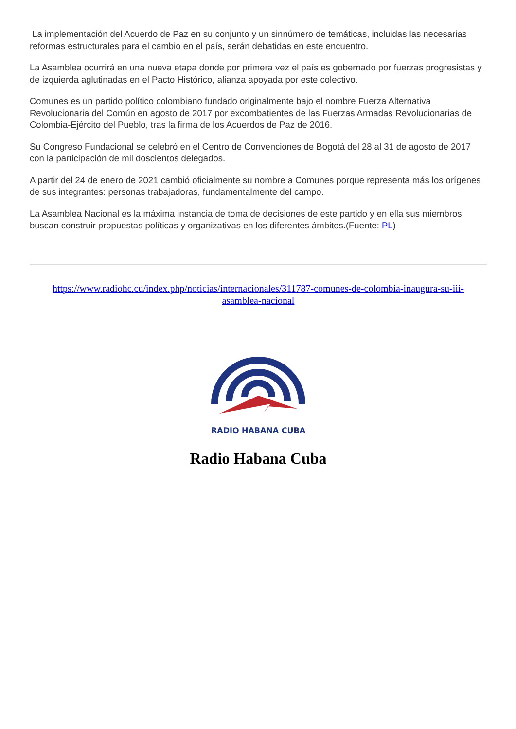La implementación del Acuerdo de Paz en su conjunto y un sinnúmero de temáticas, incluidas las necesarias reformas estructurales para el cambio en el país, serán debatidas en este encuentro.
La Asamblea ocurrirá en una nueva etapa donde por primera vez el país es gobernado por fuerzas progresistas y de izquierda aglutinadas en el Pacto Histórico, alianza apoyada por este colectivo.
Comunes es un partido político colombiano fundado originalmente bajo el nombre Fuerza Alternativa Revolucionaria del Común en agosto de 2017 por excombatientes de las Fuerzas Armadas Revolucionarias de Colombia-Ejército del Pueblo, tras la firma de los Acuerdos de Paz de 2016.
Su Congreso Fundacional se celebró en el Centro de Convenciones de Bogotá del 28 al 31 de agosto de 2017 con la participación de mil doscientos delegados.
A partir del 24 de enero de 2021 cambió oficialmente su nombre a Comunes porque representa más los orígenes de sus integrantes: personas trabajadoras, fundamentalmente del campo.
La Asamblea Nacional es la máxima instancia de toma de decisiones de este partido y en ella sus miembros buscan construir propuestas políticas y organizativas en los diferentes ámbitos.(Fuente: PL)
https://www.radiohc.cu/index.php/noticias/internacionales/311787-comunes-de-colombia-inaugura-su-iii-asamblea-nacional
RADIO HABANA CUBA
Radio Habana Cuba